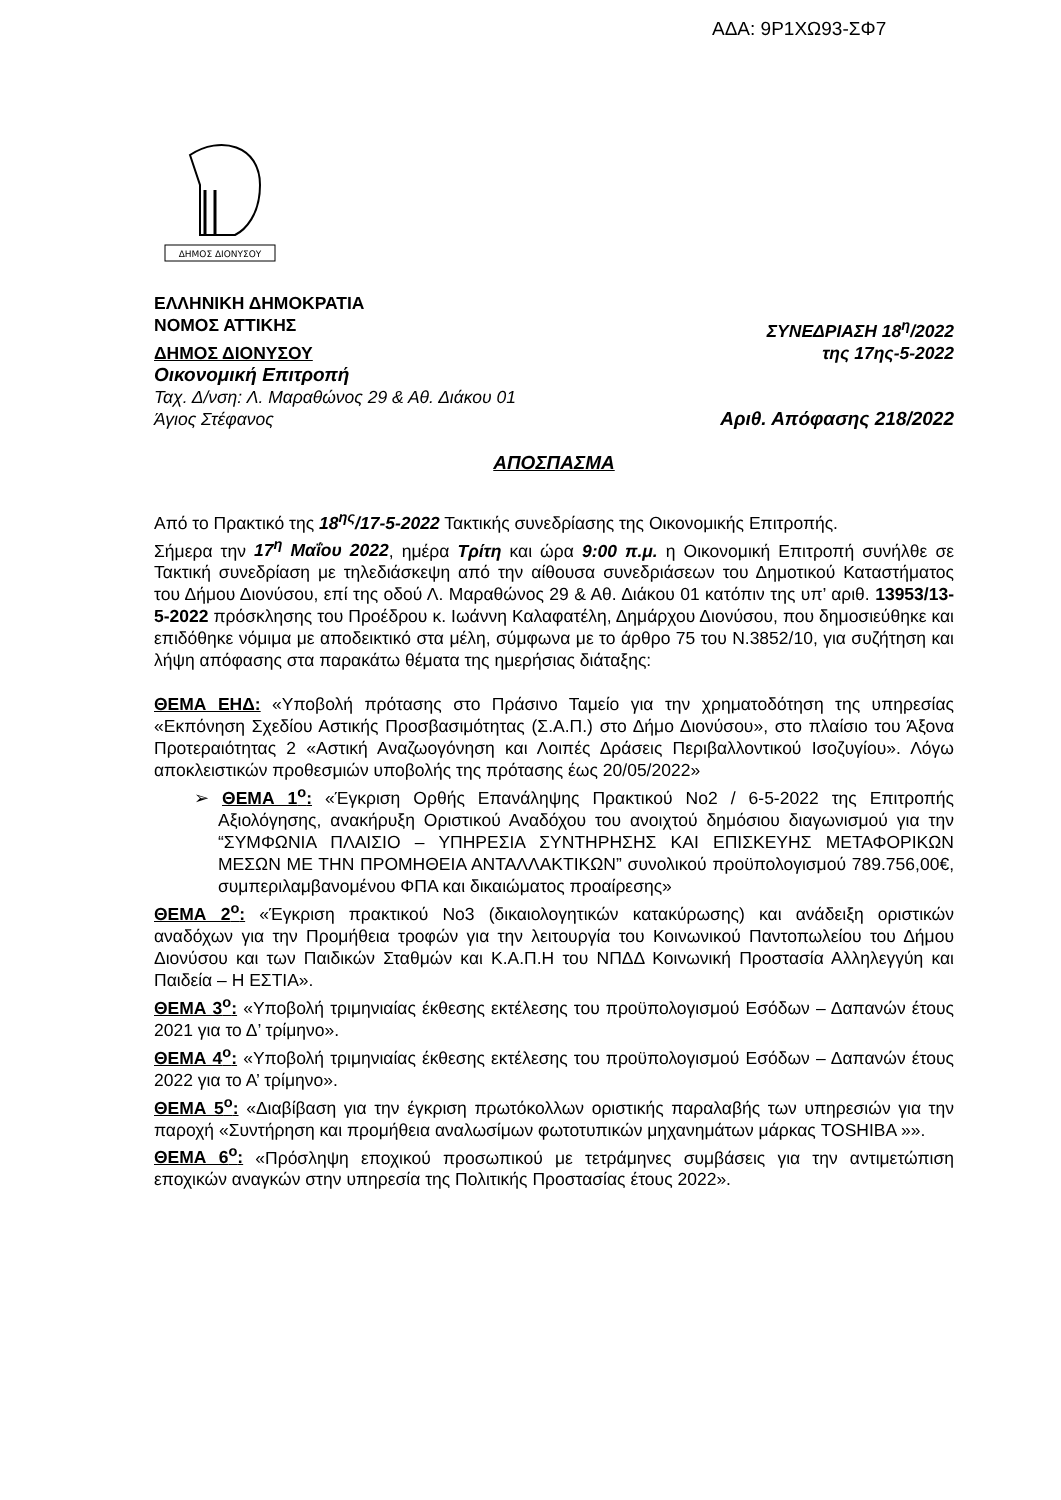ΑΔΑ: 9Ρ1ΧΩ93-ΣΦ7
ΔΗΜΟΣ ΔΙΟΝΥΣΟΥ
ΕΛΛΗΝΙΚΗ ΔΗΜΟΚΡΑΤΙΑ
ΝΟΜΟΣ ΑΤΤΙΚΗΣ ΣΥΝΕΔΡΙΑΣΗ 18<sup>η</sup>/2022
ΔΗΜΟΣ ΔΙΟΝΥΣΟΥ της 17ης-5-2022
Οικονομική Επιτροπή
Ταχ. Δ/νση: Λ. Μαραθώνος 29 & Αθ. Διάκου 01
Άγιος Στέφανος Αριθ. Απόφασης 218/2022
ΑΠΟΣΠΑΣΜΑ
Από το Πρακτικό της 18<sup>ης</sup>/17-5-2022 Τακτικής συνεδρίασης της Οικονομικής Επιτροπής.
Σήμερα την 17<sup>η</sup> Μαΐου 2022, ημέρα Τρίτη και ώρα 9:00 π.μ. η Οικονομική Επιτροπή συνήλθε σε Τακτική συνεδρίαση με τηλεδιάσκεψη από την αίθουσα συνεδριάσεων του Δημοτικού Καταστήματος του Δήμου Διονύσου, επί της οδού Λ. Μαραθώνος 29 & Αθ. Διάκου 01 κατόπιν της υπ’ αριθ. 13953/13-5-2022 πρόσκλησης του Προέδρου κ. Ιωάννη Καλαφατέλη, Δημάρχου Διονύσου, που δημοσιεύθηκε και επιδόθηκε νόμιμα με αποδεικτικό στα μέλη, σύμφωνα με το άρθρο 75 του Ν.3852/10, για συζήτηση και λήψη απόφασης στα παρακάτω θέματα της ημερήσιας διάταξης:
ΘΕΜΑ ΕΗΔ: «Υποβολή πρότασης στο Πράσινο Ταμείο για την χρηματοδότηση της υπηρεσίας «Εκπόνηση Σχεδίου Αστικής Προσβασιμότητας (Σ.Α.Π.) στο Δήμο Διονύσου», στο πλαίσιο του Άξονα Προτεραιότητας 2 «Αστική Αναζωογόνηση και Λοιπές Δράσεις Περιβαλλοντικού Ισοζυγίου». Λόγω αποκλειστικών προθεσμιών υποβολής της πρότασης έως 20/05/2022»
➢ ΘΕΜΑ 1<sup>ο</sup>: «Έγκριση Ορθής Επανάληψης Πρακτικού Νο2 / 6-5-2022 της Επιτροπής Αξιολόγησης, ανακήρυξη Οριστικού Αναδόχου του ανοιχτού δημόσιου διαγωνισμού για την “ΣΥΜΦΩΝΙΑ ΠΛΑΙΣΙΟ – ΥΠΗΡΕΣΙΑ ΣΥΝΤΗΡΗΣΗΣ ΚΑΙ ΕΠΙΣΚΕΥΗΣ ΜΕΤΑΦΟΡΙΚΩΝ ΜΕΣΩΝ ΜΕ ΤΗΝ ΠΡΟΜΗΘΕΙΑ ΑΝΤΑΛΛΑΚΤΙΚΩΝ” συνολικού προϋπολογισμού 789.756,00€, συμπεριλαμβανομένου ΦΠΑ και δικαιώματος προαίρεσης»
ΘΕΜΑ 2<sup>ο</sup>: «Έγκριση πρακτικού Νο3 (δικαιολογητικών κατακύρωσης) και ανάδειξη οριστικών αναδόχων για την Προμήθεια τροφών για την λειτουργία του Κοινωνικού Παντοπωλείου του Δήμου Διονύσου και των Παιδικών Σταθμών και Κ.Α.Π.Η του ΝΠΔΔ Κοινωνική Προστασία Αλληλεγγύη και Παιδεία – Η ΕΣΤΙΑ».
ΘΕΜΑ 3<sup>ο</sup>: «Υποβολή τριμηνιαίας έκθεσης εκτέλεσης του προϋπολογισμού Εσόδων – Δαπανών έτους 2021 για το Δ’ τρίμηνο».
ΘΕΜΑ 4<sup>ο</sup>: «Υποβολή τριμηνιαίας έκθεσης εκτέλεσης του προϋπολογισμού Εσόδων – Δαπανών έτους 2022 για το Α’ τρίμηνο».
ΘΕΜΑ 5<sup>ο</sup>: «Διαβίβαση για την έγκριση πρωτόκολλων οριστικής παραλαβής των υπηρεσιών για την παροχή «Συντήρηση και προμήθεια αναλωσίμων φωτοτυπικών μηχανημάτων μάρκας TOSHIBA »».
ΘΕΜΑ 6<sup>ο</sup>: «Πρόσληψη εποχικού προσωπικού με τετράμηνες συμβάσεις για την αντιμετώπιση εποχικών αναγκών στην υπηρεσία της Πολιτικής Προστασίας έτους 2022».